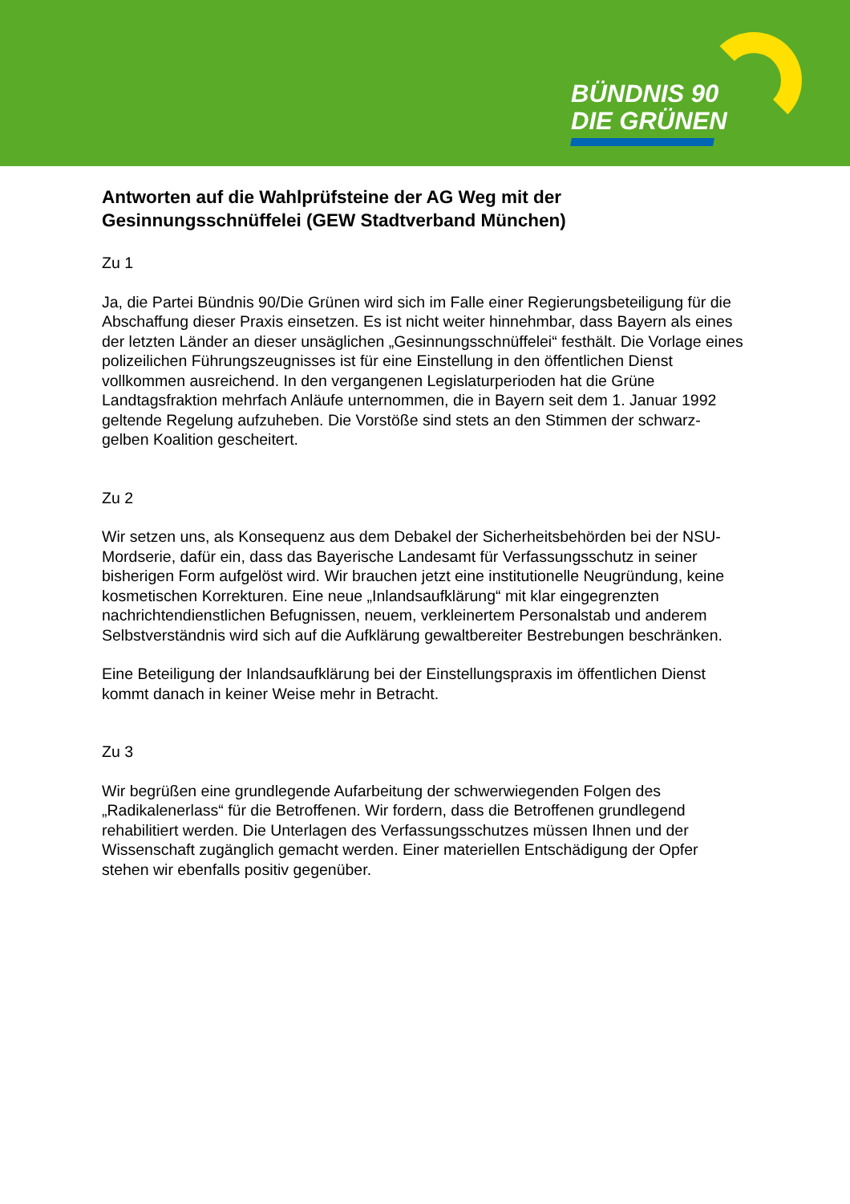BÜNDNIS 90
DIE GRÜNEN
Antworten auf die Wahlprüfsteine der AG Weg mit der Gesinnungsschnüffelei (GEW Stadtverband München)
Zu 1
Ja, die Partei Bündnis 90/Die Grünen wird sich im Falle einer Regierungsbeteiligung für die Abschaffung dieser Praxis einsetzen. Es ist nicht weiter hinnehmbar, dass Bayern als eines der letzten Länder an dieser unsäglichen „Gesinnungsschnüffelei“ festhält. Die Vorlage eines polizeilichen Führungszeugnisses ist für eine Einstellung in den öffentlichen Dienst vollkommen ausreichend. In den vergangenen Legislaturperioden hat die Grüne Landtagsfraktion mehrfach Anläufe unternommen, die in Bayern seit dem 1. Januar 1992 geltende Regelung aufzuheben. Die Vorstöße sind stets an den Stimmen der schwarz-gelben Koalition gescheitert.
Zu 2
Wir setzen uns, als Konsequenz aus dem Debakel der Sicherheitsbehörden bei der NSU-Mordserie, dafür ein, dass das Bayerische Landesamt für Verfassungsschutz in seiner bisherigen Form aufgelöst wird. Wir brauchen jetzt eine institutionelle Neugründung, keine kosmetischen Korrekturen. Eine neue „Inlandsaufklärung“ mit klar eingegrenzten nachrichtendienstlichen Befugnissen, neuem, verkleinertem Personalstab und anderem Selbstverständnis wird sich auf die Aufklärung gewaltbereiter Bestrebungen beschränken.
Eine Beteiligung der Inlandsaufklärung bei der Einstellungspraxis im öffentlichen Dienst kommt danach in keiner Weise mehr in Betracht.
Zu 3
Wir begrüßen eine grundlegende Aufarbeitung der schwerwiegenden Folgen des „Radikalenerlass“ für die Betroffenen. Wir fordern, dass die Betroffenen grundlegend rehabilitiert werden. Die Unterlagen des Verfassungsschutzes müssen Ihnen und der Wissenschaft zugänglich gemacht werden. Einer materiellen Entschädigung der Opfer stehen wir ebenfalls positiv gegenüber.